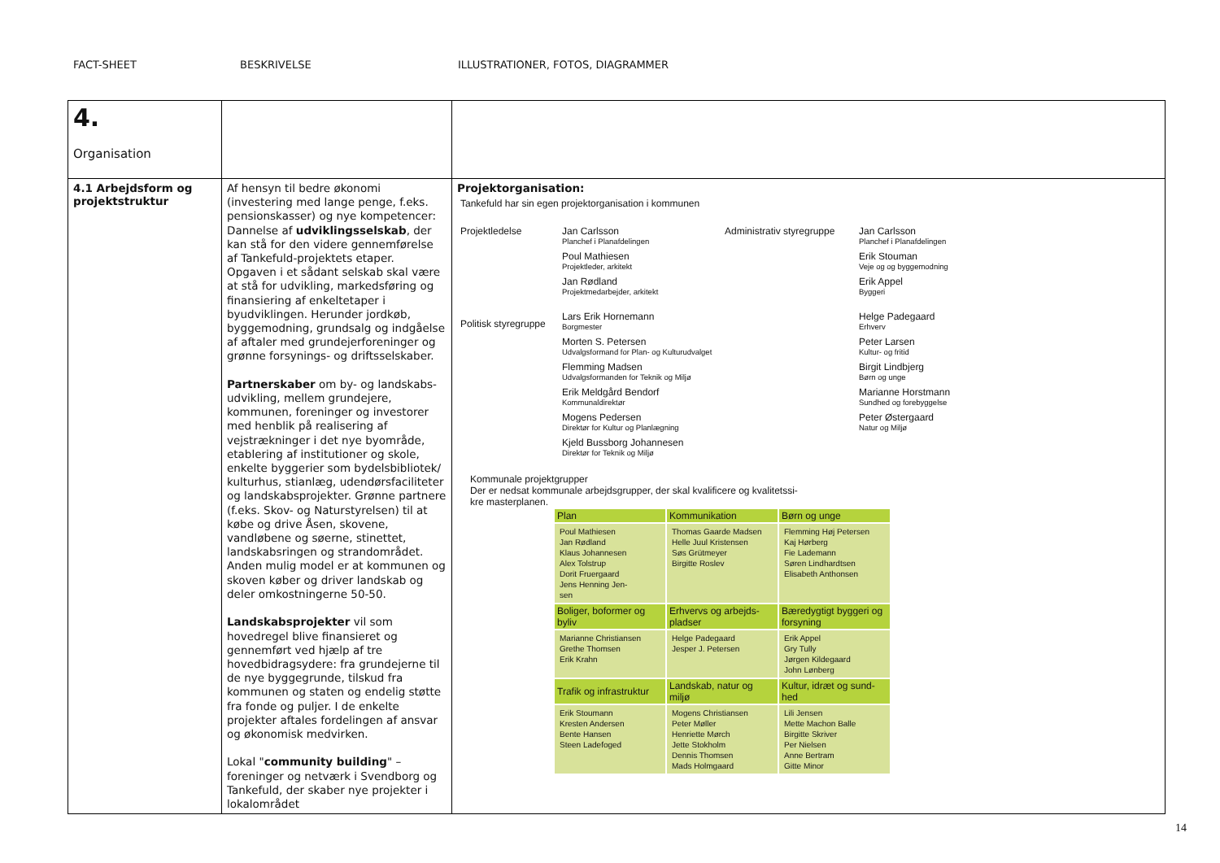FACT-SHEET BESKRIVELSE ILLUSTRATIONER, FOTOS, DIAGRAMMER
| 4. Organisation | | |
| 4.1 Arbejdsform og projektstruktur | Af hensyn til bedre økonomi (investering med lange penge, f.eks. pensionskasser) og nye kompetencer: Dannelse af udviklingsselskab , der kan stå for den videre gennemførelse af Tankefuld-projektets etaper. Opgaven i et sådant selskab skal være at stå for udvikling, markedsføring og finansiering af enkeltetaper i byudviklingen. Herunder jordkøb, byggemodning, grundsalg og indgåelse af aftaler med grundejerforeninger og grønne forsynings- og driftsselskaber. Partnerskaber om by- og landskabs-udvikling, mellem grundejere, kommunen, foreninger og investorer med henblik på realisering af vejstrækninger i det nye byområde, etablering af institutioner og skole, enkelte byggerier som bydelsbibliotek/ kulturhus, stianlæg, udendørsfaciliteter og landskabsprojekter. Grønne partnere (f.eks. Skov- og Naturstyrelsen) til at købe og drive Åsen, skovene, vandløbene og søerne, stinettet, landskabsringen og strandområdet. Anden mulig model er at kommunen og skoven køber og driver landskab og deler omkostningerne 50-50. Landskabsprojekter vil som hovedregel blive finansieret og gennemført ved hjælp af tre hovedbidragsydere: fra grundejerne til de nye byggegrunde, tilskud fra kommunen og staten og endelig støtte fra fonde og puljer. I de enkelte projekter aftales fordelingen af ansvar og økonomisk medvirken. Lokal " community building " – foreninger og netværk i Svendborg og Tankefuld, der skaber nye projekter i lokalområdet | Projektorganisation: Tankefuld har sin egen projektorganisation i kommunen Projektledelse Politisk styregruppe Jan Carlsson Planchef i Planafdelingen Poul Mathiesen Projektleder, arkitekt Jan Rødland Projektmedarbejder, arkitekt Lars Erik Hornemann Borgmester Morten S. Petersen Udvalgsformand for Plan- og Kulturudvalget Flemming Madsen Udvalgsformanden for Teknik og Miljø Erik Meldgård Bendorf Kommunaldirektør Mogens Pedersen Direktør for Kultur og Planlægning Kjeld Bussborg Johannesen Direktør for Teknik og Miljø Administrativ styregruppe Jan Carlsson Planchef i Planafdelingen Erik Stouman Veje og og byggemodning Erik Appel Byggeri Helge Padegaard Erhverv Peter Larsen Kultur- og fritid Birgit Lindbjerg Børn og unge Marianne Horstmann Sundhed og forebyggelse Peter Østergaard Natur og Miljø Kommunale projektgrupper Der er nedsat kommunale arbejdsgrupper, der skal kvalificere og kvalitetssi- kre masterplanen. / Plan / Kommunikation / Børn og unge / / --- / --- / --- / / Poul Mathiesen Jan Rødland Klaus Johannesen Alex Tolstrup Dorit Fruergaard Jens Henning Jen- sen / Thomas Gaarde Madsen Helle Juul Kristensen Søs Grütmeyer Birgitte Roslev / Flemming Høj Petersen Kaj Hørberg Fie Lademann Søren Lindhardtsen Elisabeth Anthonsen / / Boliger, boformer og byliv / Erhvervs og arbejds-pladser / Bæredygtigt byggeri og forsyning / / Marianne Christiansen Grethe Thomsen Erik Krahn / Helge Padegaard Jesper J. Petersen / Erik Appel Gry Tully Jørgen Kildegaard John Lønberg / / Trafik og infrastruktur / Landskab, natur og miljø / Kultur, idræt og sund-hed / / Erik Stoumann Kresten Andersen Bente Hansen Steen Ladefoged / Mogens Christiansen Peter Møller Henriette Mørch Jette Stokholm Dennis Thomsen Mads Holmgaard / Lili Jensen Mette Machon Balle Birgitte Skriver Per Nielsen Anne Bertram Gitte Minor / |
14